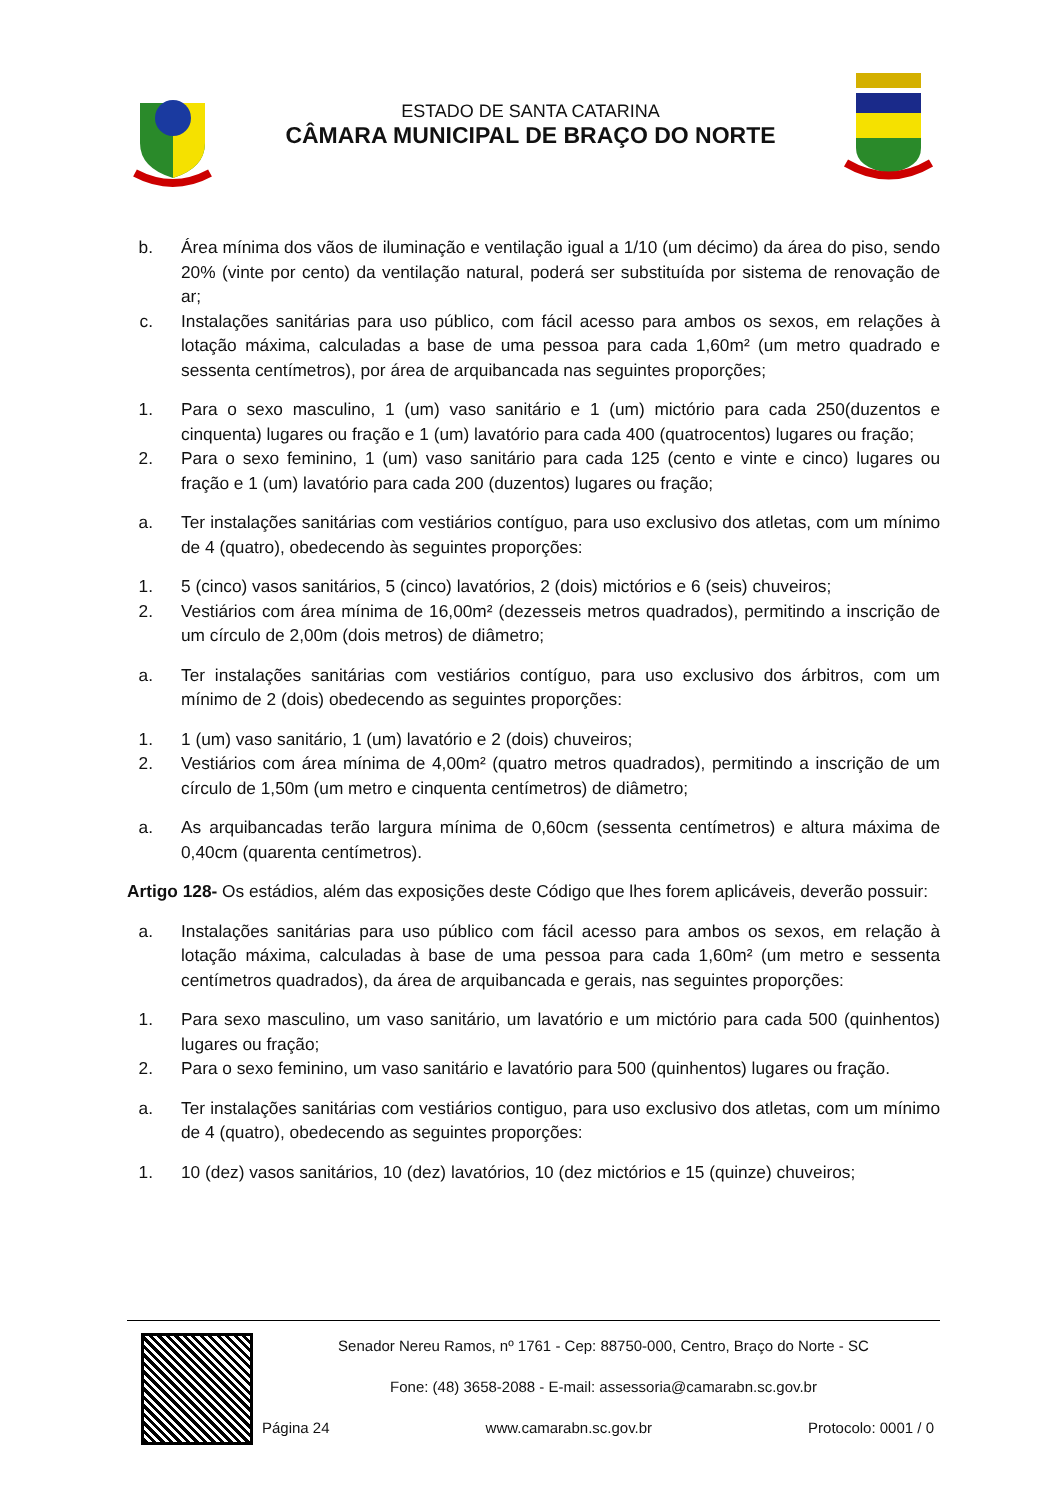ESTADO DE SANTA CATARINA
CÂMARA MUNICIPAL DE BRAÇO DO NORTE
b. Área mínima dos vãos de iluminação e ventilação igual a 1/10 (um décimo) da área do piso, sendo 20% (vinte por cento) da ventilação natural, poderá ser substituída por sistema de renovação de ar;
c. Instalações sanitárias para uso público, com fácil acesso para ambos os sexos, em relações à lotação máxima, calculadas a base de uma pessoa para cada 1,60m² (um metro quadrado e sessenta centímetros), por área de arquibancada nas seguintes proporções;
1. Para o sexo masculino, 1 (um) vaso sanitário e 1 (um) mictório para cada 250(duzentos e cinquenta) lugares ou fração e 1 (um) lavatório para cada 400 (quatrocentos) lugares ou fração;
2. Para o sexo feminino, 1 (um) vaso sanitário para cada 125 (cento e vinte e cinco) lugares ou fração e 1 (um) lavatório para cada 200 (duzentos) lugares ou fração;
a. Ter instalações sanitárias com vestiários contíguo, para uso exclusivo dos atletas, com um mínimo de 4 (quatro), obedecendo às seguintes proporções:
1. 5 (cinco) vasos sanitários, 5 (cinco) lavatórios, 2 (dois) mictórios e 6 (seis) chuveiros;
2. Vestiários com área mínima de 16,00m² (dezesseis metros quadrados), permitindo a inscrição de um círculo de 2,00m (dois metros) de diâmetro;
a. Ter instalações sanitárias com vestiários contíguo, para uso exclusivo dos árbitros, com um mínimo de 2 (dois) obedecendo as seguintes proporções:
1. 1 (um) vaso sanitário, 1 (um) lavatório e 2 (dois) chuveiros;
2. Vestiários com área mínima de 4,00m² (quatro metros quadrados), permitindo a inscrição de um círculo de 1,50m (um metro e cinquenta centímetros) de diâmetro;
a. As arquibancadas terão largura mínima de 0,60cm (sessenta centímetros) e altura máxima de 0,40cm (quarenta centímetros).
Artigo 128- Os estádios, além das exposições deste Código que lhes forem aplicáveis, deverão possuir:
a. Instalações sanitárias para uso público com fácil acesso para ambos os sexos, em relação à lotação máxima, calculadas à base de uma pessoa para cada 1,60m² (um metro e sessenta centímetros quadrados), da área de arquibancada e gerais, nas seguintes proporções:
1. Para sexo masculino, um vaso sanitário, um lavatório e um mictório para cada 500 (quinhentos) lugares ou fração;
2. Para o sexo feminino, um vaso sanitário e lavatório para 500 (quinhentos) lugares ou fração.
a. Ter instalações sanitárias com vestiários contiguo, para uso exclusivo dos atletas, com um mínimo de 4 (quatro), obedecendo as seguintes proporções:
1. 10 (dez) vasos sanitários, 10 (dez) lavatórios, 10 (dez mictórios e 15 (quinze) chuveiros;
Senador Nereu Ramos, nº 1761 - Cep: 88750-000, Centro, Braço do Norte - SC
Fone: (48) 3658-2088 - E-mail: assessoria@camarabn.sc.gov.br
Página 24 www.camarabn.sc.gov.br Protocolo: 0001 / 0